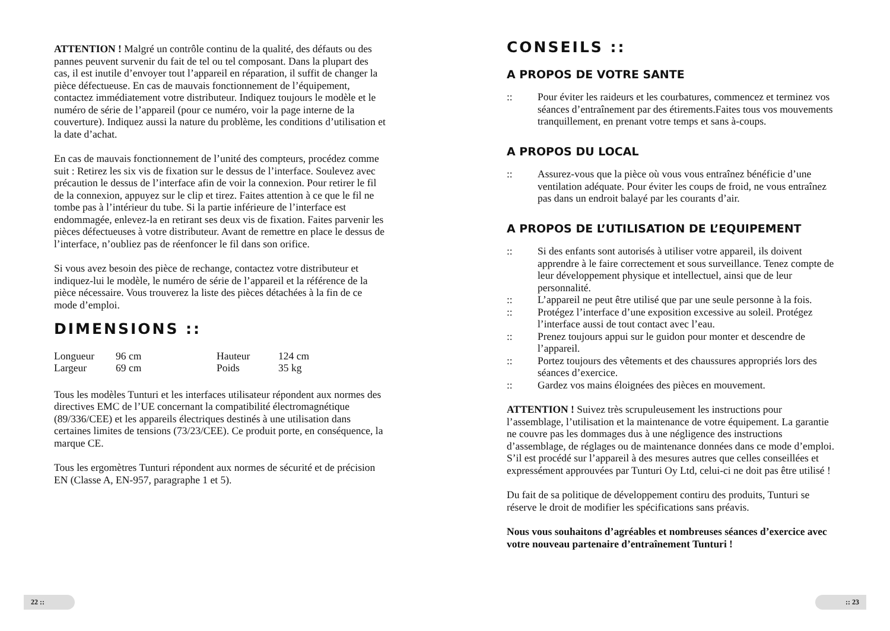ATTENTION ! Malgré un contrôle continu de la qualité, des défauts ou des pannes peuvent survenir du fait de tel ou tel composant. Dans la plupart des cas, il est inutile d’envoyer tout l’appareil en réparation, il suffit de changer la pièce défectueuse. En cas de mauvais fonctionnement de l’équipement, contactez immédiatement votre distributeur. Indiquez toujours le modèle et le numéro de série de l’appareil (pour ce numéro, voir la page interne de la couverture). Indiquez aussi la nature du problème, les conditions d’utilisation et la date d’achat.
En cas de mauvais fonctionnement de l’unité des compteurs, procédez comme suit : Retirez les six vis de fixation sur le dessus de l’interface. Soulevez avec précaution le dessus de l’interface afin de voir la connexion. Pour retirer le fil de la connexion, appuyez sur le clip et tirez. Faites attention à ce que le fil ne tombe pas à l’intérieur du tube. Si la partie inférieure de l’interface est endommagée, enlevez-la en retirant ses deux vis de fixation. Faites parvenir les pièces défectueuses à votre distributeur. Avant de remettre en place le dessus de l’interface, n’oubliez pas de réenfoncer le fil dans son orifice.
Si vous avez besoin des pièce de rechange, contactez votre distributeur et indiquez-lui le modèle, le numéro de série de l’appareil et la référence de la pièce nécessaire. Vous trouverez la liste des pièces détachées à la fin de ce mode d’emploi.
DIMENSIONS ::
| Longueur | 96 cm | Hauteur | 124 cm |
| Largeur | 69 cm | Poids | 35 kg |
Tous les modèles Tunturi et les interfaces utilisateur répondent aux normes des directives EMC de l’UE concernant la compatibilité électromagnétique (89/336/CEE) et les appareils électriques destinés à une utilisation dans certaines limites de tensions (73/23/CEE). Ce produit porte, en conséquence, la marque CE.
Tous les ergomètres Tunturi répondent aux normes de sécurité et de précision EN (Classe A, EN-957, paragraphe 1 et 5).
22 ::
CONSEILS ::
A PROPOS DE VOTRE SANTE
:: Pour éviter les raideurs et les courbatures, commencez et terminez vos séances d’entraînement par des étirements.Faites tous vos mouvements tranquillement, en prenant votre temps et sans à-coups.
A PROPOS DU LOCAL
:: Assurez-vous que la pièce où vous vous entraînez bénéficie d’une ventilation adéquate. Pour éviter les coups de froid, ne vous entraînez pas dans un endroit balayé par les courants d’air.
A PROPOS DE L’UTILISATION DE L’EQUIPEMENT
:: Si des enfants sont autorisés à utiliser votre appareil, ils doivent apprendre à le faire correctement et sous surveillance. Tenez compte de leur développement physique et intellectuel, ainsi que de leur personnalité.
:: L’appareil ne peut être utilisé que par une seule personne à la fois.
:: Protégez l’interface d’une exposition excessive au soleil. Protégez l’interface aussi de tout contact avec l’eau.
:: Prenez toujours appui sur le guidon pour monter et descendre de l’appareil.
:: Portez toujours des vêtements et des chaussures appropriés lors des séances d’exercice.
:: Gardez vos mains éloignées des pièces en mouvement.
ATTENTION ! Suivez très scrupuleusement les instructions pour l’assemblage, l’utilisation et la maintenance de votre équipement. La garantie ne couvre pas les dommages dus à une négligence des instructions d’assemblage, de réglages ou de maintenance données dans ce mode d’emploi. S’il est procédé sur l’appareil à des mesures autres que celles conseillées et expressément approuvées par Tunturi Oy Ltd, celui-ci ne doit pas être utilisé !
Du fait de sa politique de développement contiru des produits, Tunturi se réserve le droit de modifier les spécifications sans préavis.
Nous vous souhaitons d’agréables et nombreuses séances d’exercice avec votre nouveau partenaire d’entraînement Tunturi !
:: 23